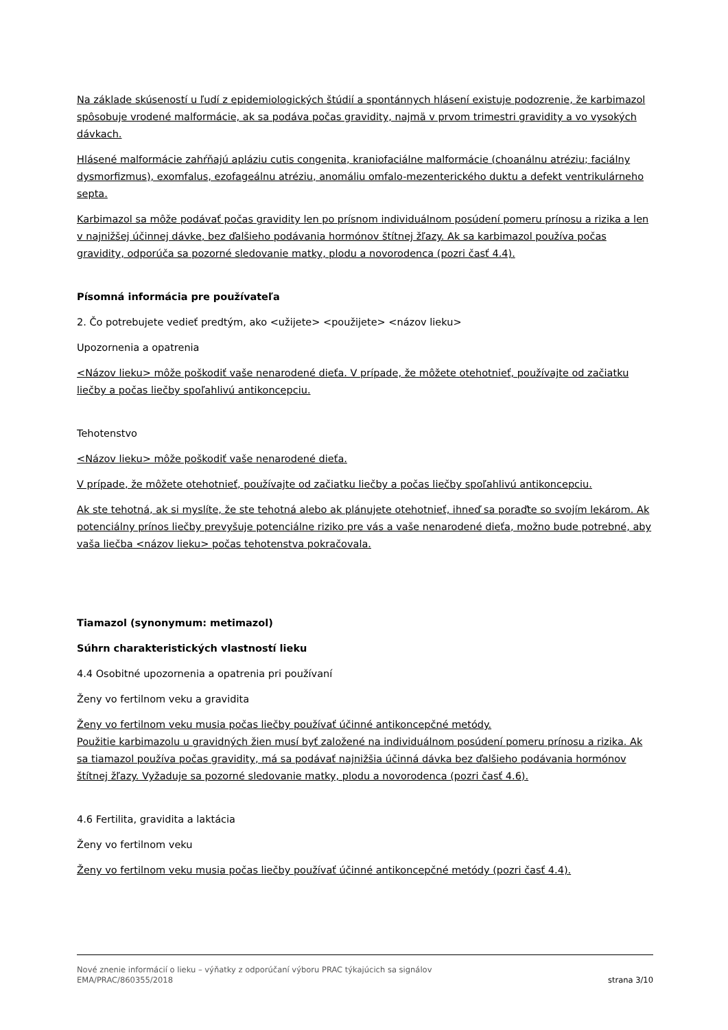Na základe skúseností u ľudí z epidemiologických štúdií a spontánnych hlásení existuje podozrenie, že karbimazol spôsobuje vrodené malformácie, ak sa podáva počas gravidity, najmä v prvom trimestri gravidity a vo vysokých dávkach.
Hlásené malformácie zahŕňajú apláziu cutis congenita, kraniofaciálne malformácie (choanálnu atréziu; faciálny dysmorfizmus), exomfalus, ezofageálnu atréziu, anomáliu omfalo-mezenterického duktu a defekt ventrikulárneho septa.
Karbimazol sa môže podávať počas gravidity len po prísnom individuálnom posúdení pomeru prínosu a rizika a len v najnižšej účinnej dávke, bez ďalšieho podávania hormónov štítnej žľazy. Ak sa karbimazol používa počas gravidity, odporúča sa pozorné sledovanie matky, plodu a novorodenca (pozri časť 4.4).
Písomná informácia pre používateľa
2. Čo potrebujete vedieť predtým, ako <užijete> <použijete> <názov lieku>
Upozornenia a opatrenia
<Názov lieku> môže poškodiť vaše nenarodené dieťa. V prípade, že môžete otehotnieť, používajte od začiatku liečby a počas liečby spoľahlivú antikoncepciu.
Tehotenstvo
<Názov lieku> môže poškodiť vaše nenarodené dieťa.
V prípade, že môžete otehotnieť, používajte od začiatku liečby a počas liečby spoľahlivú antikoncepciu.
Ak ste tehotná, ak si myslíte, že ste tehotná alebo ak plánujete otehotnieť, ihneď sa poraďte so svojím lekárom. Ak potenciálny prínos liečby prevyšuje potenciálne riziko pre vás a vaše nenarodené dieťa, možno bude potrebné, aby vaša liečba <názov lieku> počas tehotenstva pokračovala.
Tiamazol (synonymum: metimazol)
Súhrn charakteristických vlastností lieku
4.4 Osobitné upozornenia a opatrenia pri používaní
Ženy vo fertilnom veku a gravidita
Ženy vo fertilnom veku musia počas liečby používať účinné antikoncepčné metódy.
Použitie karbimazolu u gravidných žien musí byť založené na individuálnom posúdení pomeru prínosu a rizika. Ak sa tiamazol používa počas gravidity, má sa podávať najnižšia účinná dávka bez ďalšieho podávania hormónov štítnej žľazy. Vyžaduje sa pozorné sledovanie matky, plodu a novorodenca (pozri časť 4.6).
4.6 Fertilita, gravidita a laktácia
Ženy vo fertilnom veku
Ženy vo fertilnom veku musia počas liečby používať účinné antikoncepčné metódy (pozri časť 4.4).
Nové znenie informácií o lieku – výňatky z odporúčaní výboru PRAC týkajúcich sa signálov
EMA/PRAC/860355/2018
strana 3/10